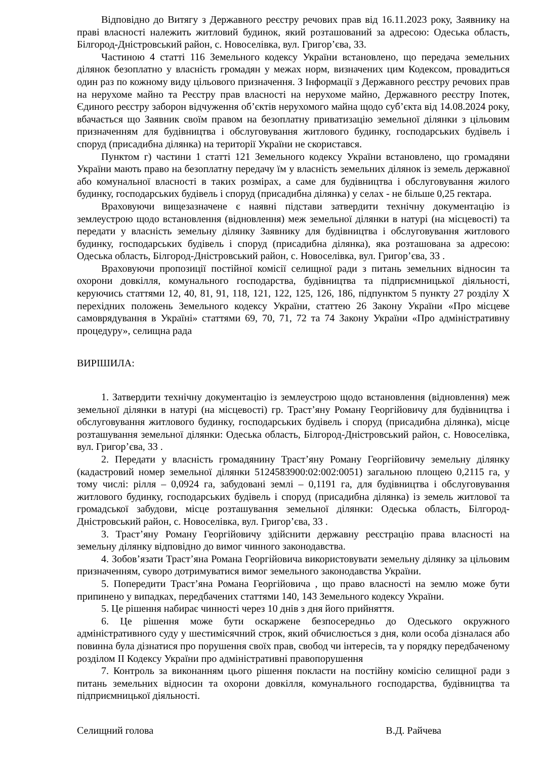Відповідно до Витягу з Державного реєстру речових прав від 16.11.2023 року, Заявнику на праві власності належить житловий будинок, який розташований за адресою: Одеська область, Білгород-Дністровський район, с. Новоселівка, вул. Григор’єва, 33.
Частиною 4 статті 116 Земельного кодексу України встановлено, що передача земельних ділянок безоплатно у власність громадян у межах норм, визначених цим Кодексом, провадиться один раз по кожному виду цільового призначення. З Інформації з Державного реєстру речових прав на нерухоме майно та Реєстру прав власності на нерухоме майно, Державного реєстру Іпотек, Єдиного реєстру заборон відчуження об’єктів нерухомого майна щодо суб’єкта від 14.08.2024 року, вбачається що Заявник своїм правом на безоплатну приватизацію земельної ділянки з цільовим призначенням для будівництва і обслуговування житлового будинку, господарських будівель і споруд (присадибна ділянка) на території України не скористався.
Пунктом г) частини 1 статті 121 Земельного кодексу України встановлено, що громадяни України мають право на безоплатну передачу їм у власність земельних ділянок із земель державної або комунальної власності в таких розмірах, а саме для будівництва і обслуговування жилого будинку, господарських будівель і споруд (присадибна ділянка) у селах - не більше 0,25 гектара.
Враховуючи вищезазначене є наявні підстави затвердити технічну документацію із землеустрою щодо встановлення (відновлення) меж земельної ділянки в натурі (на місцевості) та передати у власність земельну ділянку Заявнику для будівництва і обслуговування житлового будинку, господарських будівель і споруд (присадибна ділянка), яка розташована за адресою: Одеська область, Білгород-Дністровський район, с. Новоселівка, вул. Григор’єва, 33 .
Враховуючи пропозиції постійної комісії селищної ради з питань земельних відносин та охорони довкілля, комунального господарства, будівництва та підприємницької діяльності, керуючись статтями 12, 40, 81, 91, 118, 121, 122, 125, 126, 186, підпунктом 5 пункту 27 розділу X перехідних положень Земельного кодексу України, статтею 26 Закону України «Про місцеве самоврядування в Україні» статтями 69, 70, 71, 72 та 74 Закону України «Про адміністративну процедуру», селищна рада
ВИРІШИЛА:
1. Затвердити технічну документацію із землеустрою щодо встановлення (відновлення) меж земельної ділянки в натурі (на місцевості) гр. Траст’яну Роману Георгійовичу для будівництва і обслуговування житлового будинку, господарських будівель і споруд (присадибна ділянка), місце розташування земельної ділянки: Одеська область, Білгород-Дністровський район, с. Новоселівка, вул. Григор’єва, 33 .
2. Передати у власність громадянину Траст’яну Роману Георгійовичу земельну ділянку (кадастровий номер земельної ділянки 5124583900:02:002:0051) загальною площею 0,2115 га, у тому числі: рілля – 0,0924 га, забудовані землі – 0,1191 га, для будівництва і обслуговування житлового будинку, господарських будівель і споруд (присадибна ділянка) із земель житлової та громадської забудови, місце розташування земельної ділянки: Одеська область, Білгород-Дністровський район, с. Новоселівка, вул. Григор’єва, 33 .
3. Траст’яну Роману Георгійовичу здійснити державну реєстрацію права власності на земельну ділянку відповідно до вимог чинного законодавства.
4. Зобов’язати Траст’яна Романа Георгійовича використовувати земельну ділянку за цільовим призначенням, суворо дотримуватися вимог земельного законодавства України.
5. Попередити Траст’яна Романа Георгійовича , що право власності на землю може бути припинено у випадках, передбачених статтями 140, 143 Земельного кодексу України.
5. Це рішення набирає чинності через 10 днів з дня його прийняття.
6. Це рішення може бути оскаржене безпосередньо до Одеського окружного адміністративного суду у шестимісячний строк, який обчислюється з дня, коли особа дізналася або повинна була дізнатися про порушення своїх прав, свобод чи інтересів, та у порядку передбаченому розділом ІІ Кодексу України про адміністративні правопорушення
7. Контроль за виконанням цього рішення покласти на постійну комісію селищної ради з питань земельних відносин та охорони довкілля, комунального господарства, будівництва та підприємницької діяльності.
Селищний голова В.Д. Райчева